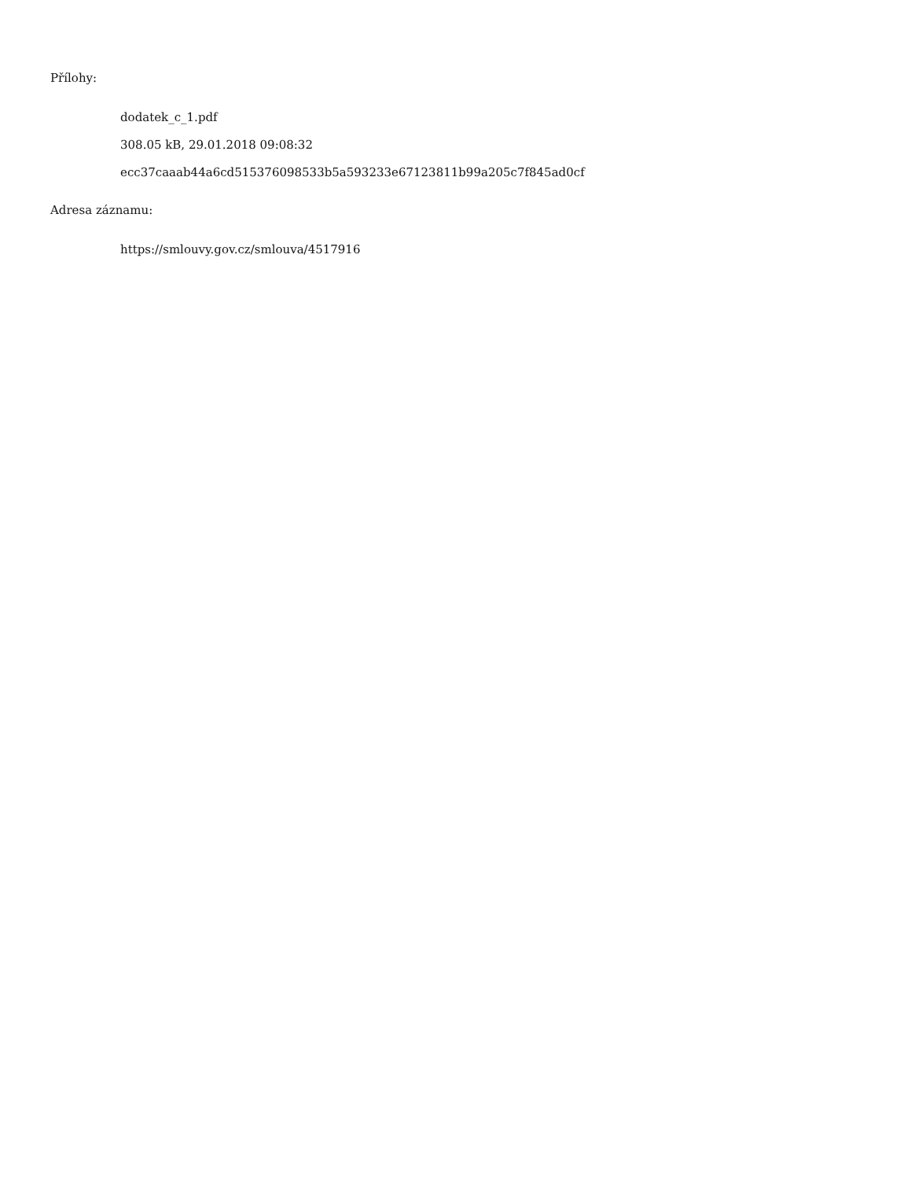Přílohy:
dodatek_c_1.pdf
308.05 kB, 29.01.2018 09:08:32
ecc37caaab44a6cd515376098533b5a593233e67123811b99a205c7f845ad0cf
Adresa záznamu:
https://smlouvy.gov.cz/smlouva/4517916